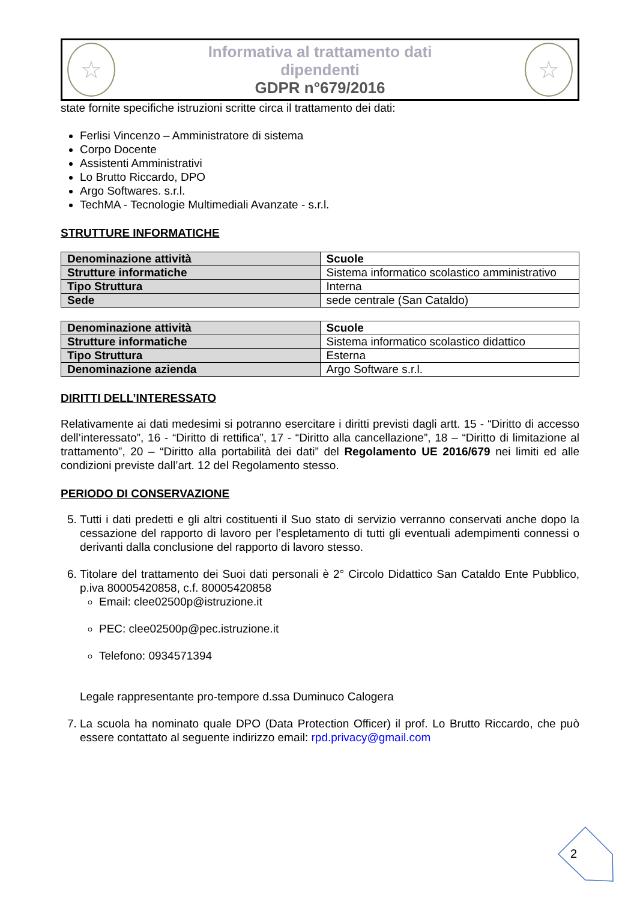☆
Informativa al trattamento dati
dipendenti
GDPR n°679/2016
☆
state fornite specifiche istruzioni scritte circa il trattamento dei dati:
Ferlisi Vincenzo – Amministratore di sistema
Corpo Docente
Assistenti Amministrativi
Lo Brutto Riccardo, DPO
Argo Softwares. s.r.l.
TechMA - Tecnologie Multimediali Avanzate - s.r.l.
STRUTTURE INFORMATICHE
| Denominazione attività | Scuole |
| Strutture informatiche | Sistema informatico scolastico amministrativo |
| Tipo Struttura | Interna |
| Sede | sede centrale (San Cataldo) |
| Denominazione attività | Scuole |
| Strutture informatiche | Sistema informatico scolastico didattico |
| Tipo Struttura | Esterna |
| Denominazione azienda | Argo Software s.r.l. |
DIRITTI DELL’INTERESSATO
Relativamente ai dati medesimi si potranno esercitare i diritti previsti dagli artt. 15 - “Diritto di accesso dell’interessato”, 16 - “Diritto di rettifica”, 17 - “Diritto alla cancellazione”, 18 – “Diritto di limitazione al trattamento”, 20 – “Diritto alla portabilità dei dati” del Regolamento UE 2016/679 nei limiti ed alle condizioni previste dall’art. 12 del Regolamento stesso.
PERIODO DI CONSERVAZIONE
5. Tutti i dati predetti e gli altri costituenti il Suo stato di servizio verranno conservati anche dopo la cessazione del rapporto di lavoro per l’espletamento di tutti gli eventuali adempimenti connessi o derivanti dalla conclusione del rapporto di lavoro stesso.
6. Titolare del trattamento dei Suoi dati personali è 2° Circolo Didattico San Cataldo Ente Pubblico, p.iva 80005420858, c.f. 80005420858
Email: clee02500p@istruzione.it
PEC: clee02500p@pec.istruzione.it
Telefono: 0934571394
Legale rappresentante pro-tempore d.ssa Duminuco Calogera
7. La scuola ha nominato quale DPO (Data Protection Officer) il prof. Lo Brutto Riccardo, che può essere contattato al seguente indirizzo email: rpd.privacy@gmail.com
2